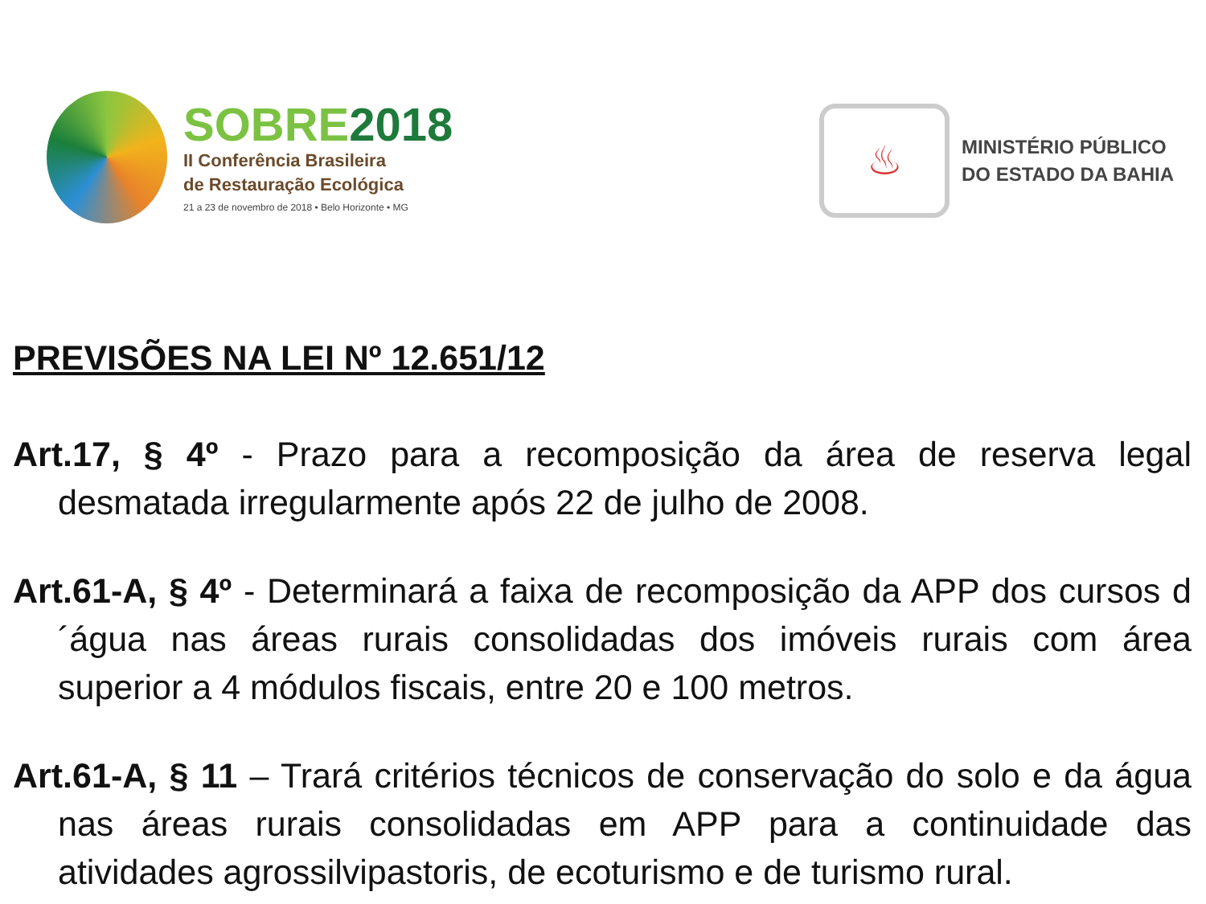SOBRE2018
II Conferência Brasileira
de Restauração Ecológica
21 a 23 de novembro de 2018 • Belo Horizonte • MG
♨
MINISTÉRIO PÚBLICO
DO ESTADO DA BAHIA
PREVISÕES NA LEI Nº 12.651/12
Art.17, § 4º - Prazo para a recomposição da área de reserva legal desmatada irregularmente após 22 de julho de 2008.
Art.61-A, § 4º - Determinará a faixa de recomposição da APP dos cursos d´água nas áreas rurais consolidadas dos imóveis rurais com área superior a 4 módulos fiscais, entre 20 e 100 metros.
Art.61-A, § 11 – Trará critérios técnicos de conservação do solo e da água nas áreas rurais consolidadas em APP para a continuidade das atividades agrossilvipastoris, de ecoturismo e de turismo rural.